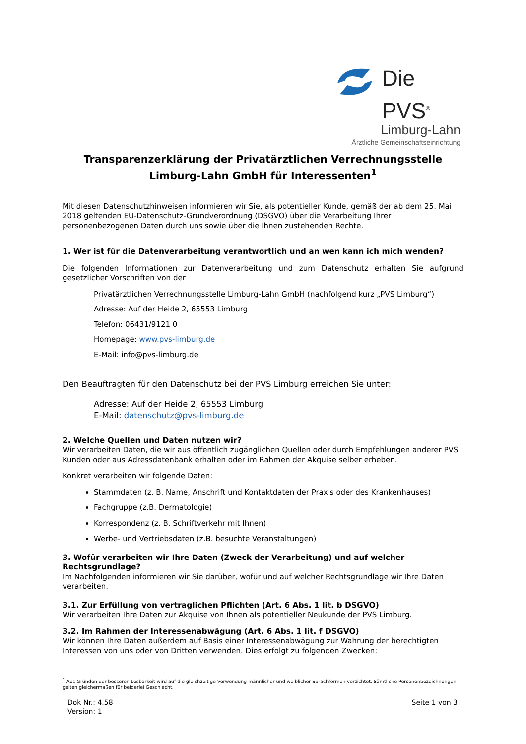Die PVS<sup>®</sup>
Limburg-Lahn
Ärztliche Gemeinschaftseinrichtung
Transparenzerklärung der Privatärztlichen Verrechnungsstelle
Limburg-Lahn GmbH für Interessenten<sup>1</sup>
Mit diesen Datenschutzhinweisen informieren wir Sie, als potentieller Kunde, gemäß der ab dem 25. Mai 2018 geltenden EU-Datenschutz-Grundverordnung (DSGVO) über die Verarbeitung Ihrer personenbezogenen Daten durch uns sowie über die Ihnen zustehenden Rechte.
1. Wer ist für die Datenverarbeitung verantwortlich und an wen kann ich mich wenden?
Die folgenden Informationen zur Datenverarbeitung und zum Datenschutz erhalten Sie aufgrund gesetzlicher Vorschriften von der
Privatärztlichen Verrechnungsstelle Limburg-Lahn GmbH (nachfolgend kurz „PVS Limburg“)
Adresse: Auf der Heide 2, 65553 Limburg
Telefon: 06431/9121 0
Homepage: www.pvs-limburg.de
E-Mail: info@pvs-limburg.de
Den Beauftragten für den Datenschutz bei der PVS Limburg erreichen Sie unter:
Adresse: Auf der Heide 2, 65553 Limburg
E-Mail: datenschutz@pvs-limburg.de
2. Welche Quellen und Daten nutzen wir?
Wir verarbeiten Daten, die wir aus öffentlich zugänglichen Quellen oder durch Empfehlungen anderer PVS Kunden oder aus Adressdatenbank erhalten oder im Rahmen der Akquise selber erheben.
Konkret verarbeiten wir folgende Daten:
Stammdaten (z. B. Name, Anschrift und Kontaktdaten der Praxis oder des Krankenhauses)
Fachgruppe (z.B. Dermatologie)
Korrespondenz (z. B. Schriftverkehr mit Ihnen)
Werbe- und Vertriebsdaten (z.B. besuchte Veranstaltungen)
3. Wofür verarbeiten wir Ihre Daten (Zweck der Verarbeitung) und auf welcher Rechtsgrundlage?
Im Nachfolgenden informieren wir Sie darüber, wofür und auf welcher Rechtsgrundlage wir Ihre Daten verarbeiten.
3.1. Zur Erfüllung von vertraglichen Pflichten (Art. 6 Abs. 1 lit. b DSGVO)
Wir verarbeiten Ihre Daten zur Akquise von Ihnen als potentieller Neukunde der PVS Limburg.
3.2. Im Rahmen der Interessenabwägung (Art. 6 Abs. 1 lit. f DSGVO)
Wir können Ihre Daten außerdem auf Basis einer Interessenabwägung zur Wahrung der berechtigten Interessen von uns oder von Dritten verwenden. Dies erfolgt zu folgenden Zwecken:
<sup>1</sup> Aus Gründen der besseren Lesbarkeit wird auf die gleichzeitige Verwendung männlicher und weiblicher Sprachformen verzichtet. Sämtliche Personenbezeichnungen gelten gleichermaßen für beiderlei Geschlecht.
Dok Nr.: 4.58
Version: 1
Seite 1 von 3